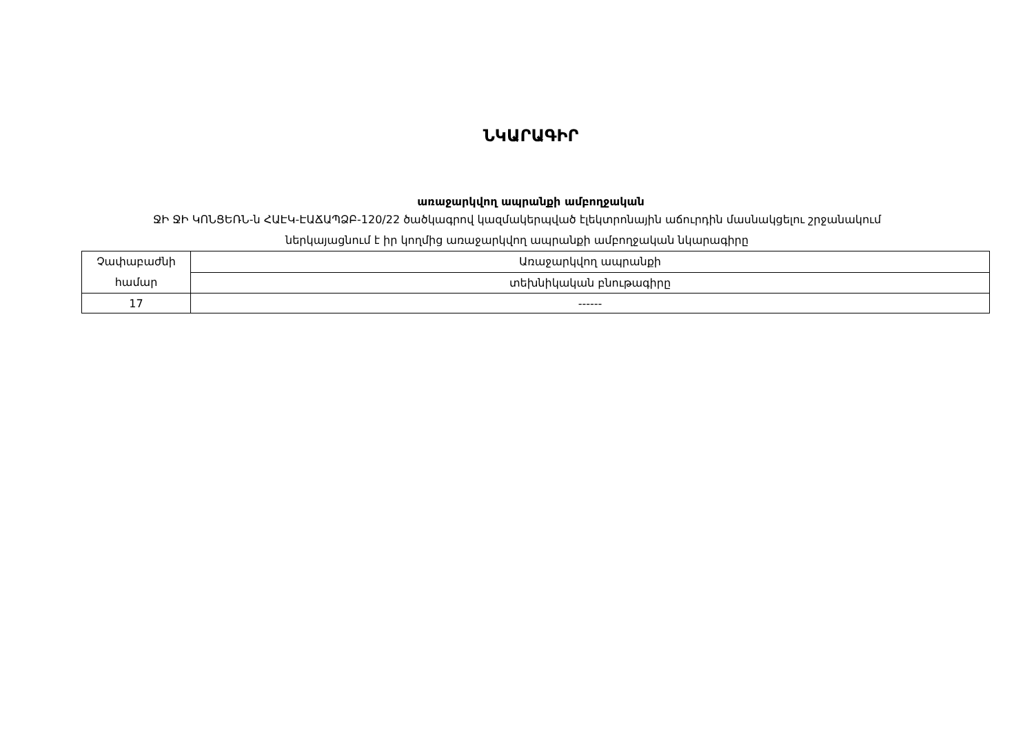ՆԿԱՐԱԳԻՐ
առաջարկվող ապրանքի ամբողջական
ՋԻ ՋԻ ԿՈՆՑԵՌՆ-ն ՀԱԷԿ-ԷԱՃԱՊՁԲ-120/22 ծածկագրով կազմակերպված էլեկտրոնային աճուրդին մասնակցելու շրջանակում
ներկայացնում է իր կողմից առաջարկվող ապրանքի ամբողջական նկարագիրը
| Չափաբաժնի համար | Առաջարկվող ապրանքի |
| | տեխնիկական բնութագիրը |
| 17 | ------ |